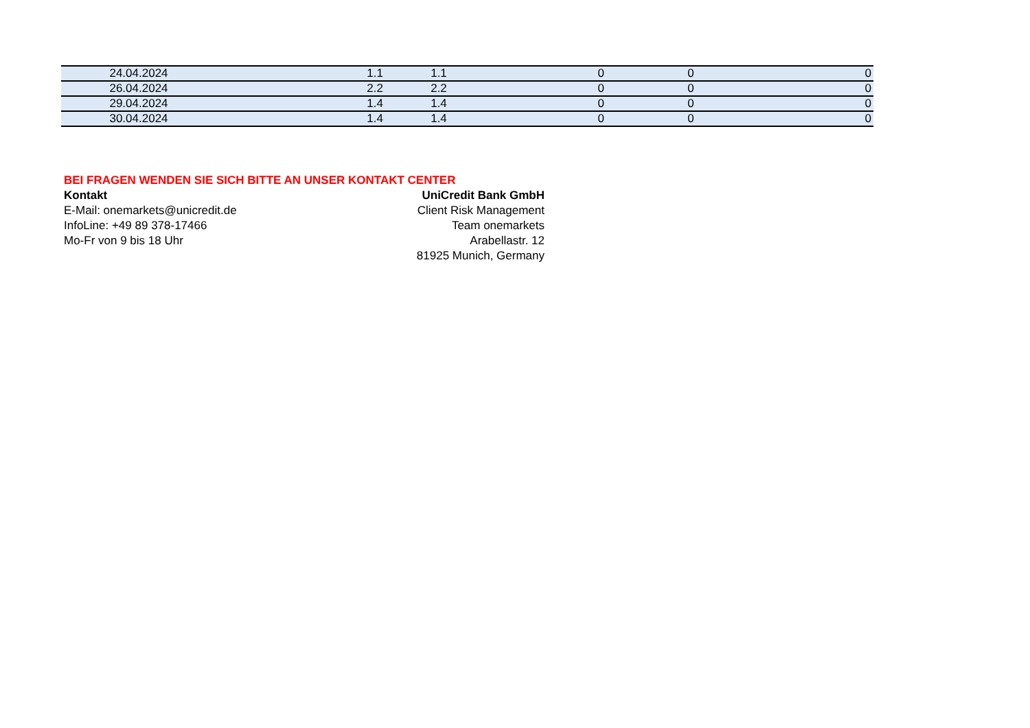| 24.04.2024 | 1.1 | 1.1 | 0 | 0 | 0 |
| 26.04.2024 | 2.2 | 2.2 | 0 | 0 | 0 |
| 29.04.2024 | 1.4 | 1.4 | 0 | 0 | 0 |
| 30.04.2024 | 1.4 | 1.4 | 0 | 0 | 0 |
BEI FRAGEN WENDEN SIE SICH BITTE AN UNSER KONTAKT CENTER
Kontakt
E-Mail: onemarkets@unicredit.de
InfoLine: +49 89 378-17466
Mo-Fr von 9 bis 18 Uhr
UniCredit Bank GmbH
Client Risk Management
Team onemarkets
Arabellastr. 12
81925 Munich, Germany